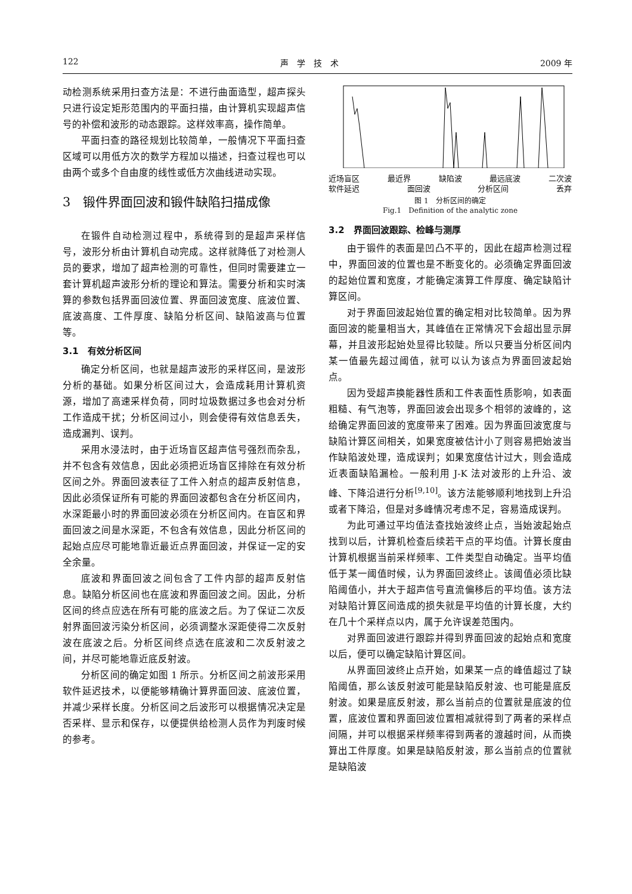122 声　学　技　术 2009 年
动检测系统采用扫查方法是：不进行曲面造型，超声探头只进行设定矩形范围内的平面扫描，由计算机实现超声信号的补偿和波形的动态跟踪。这样效率高，操作简单。
平面扫查的路径规划比较简单，一般情况下平面扫查区域可以用低方次的数学方程加以描述，扫查过程也可以由两个或多个自由度的线性或低方次曲线进动实现。
3　锻件界面回波和锻件缺陷扫描成像
在锻件自动检测过程中，系统得到的是超声采样信号，波形分析由计算机自动完成。这样就降低了对检测人员的要求，增加了超声检测的可靠性，但同时需要建立一套计算机超声波形分析的理论和算法。需要分析和实时演算的参数包括界面回波位置、界面回波宽度、底波位置、底波高度、工件厚度、缺陷分析区间、缺陷波高与位置等。
3.1　有效分析区间
确定分析区间，也就是超声波形的采样区间，是波形分析的基础。如果分析区间过大，会造成耗用计算机资源，增加了高速采样负荷，同时垃圾数据过多也会对分析工作造成干扰；分析区间过小，则会使得有效信息丢失，造成漏判、误判。
采用水浸法时，由于近场盲区超声信号强烈而杂乱，并不包含有效信息，因此必须把近场盲区排除在有效分析区间之外。界面回波表征了工件入射点的超声反射信息，因此必须保证所有可能的界面回波都包含在分析区间内，水深距最小时的界面回波必须在分析区间内。在盲区和界面回波之间是水深距，不包含有效信息，因此分析区间的起始点应尽可能地靠近最近点界面回波，并保证一定的安全余量。
底波和界面回波之间包含了工件内部的超声反射信息。缺陷分析区间也在底波和界面回波之间。因此，分析区间的终点应选在所有可能的底波之后。为了保证二次反射界面回波污染分析区间，必须调整水深距使得二次反射波在底波之后。分析区间终点选在底波和二次反射波之间，并尽可能地靠近底反射波。
分析区间的确定如图 1 所示。分析区间之前波形采用软件延迟技术，以便能够精确计算界面回波、底波位置，并减少采样长度。分析区间之后波形可以根据情况决定是否采样、显示和保存，以便提供给检测人员作为判废时候的参考。
近场盲区 最近界 缺陷波 最远底波 二次波
软件延迟 面回波 分析区间 丢弃
图 1　分析区间的确定
Fig.1　Definition of the analytic zone
3.2　界面回波跟踪、检峰与测厚
由于锻件的表面是凹凸不平的，因此在超声检测过程中，界面回波的位置也是不断变化的。必须确定界面回波的起始位置和宽度，才能确定演算工件厚度、确定缺陷计算区间。
对于界面回波起始位置的确定相对比较简单。因为界面回波的能量相当大，其峰值在正常情况下会超出显示屏幕，并且波形起始处显得比较陡。所以只要当分析区间内某一值最先超过阈值，就可以认为该点为界面回波起始点。
因为受超声换能器性质和工件表面性质影响，如表面粗糙、有气泡等，界面回波会出现多个相邻的波峰的，这给确定界面回波的宽度带来了困难。因为界面回波宽度与缺陷计算区间相关，如果宽度被估计小了则容易把始波当作缺陷波处理，造成误判；如果宽度估计过大，则会造成近表面缺陷漏检。一般利用 J-K 法对波形的上升沿、波峰、下降沿进行分析<sup>[9,10]</sup>。该方法能够顺利地找到上升沿或者下降沿，但是对多峰情况考虑不足，容易造成误判。
为此可通过平均值法查找始波终止点，当始波起始点找到以后，计算机检查后续若干点的平均值。计算长度由计算机根据当前采样频率、工件类型自动确定。当平均值低于某一阈值时候，认为界面回波终止。该阈值必须比缺陷阈值小，并大于超声信号直流偏移后的平均值。该方法对缺陷计算区间造成的损失就是平均值的计算长度，大约在几十个采样点以内，属于允许误差范围内。
对界面回波进行跟踪并得到界面回波的起始点和宽度以后，便可以确定缺陷计算区间。
从界面回波终止点开始，如果某一点的峰值超过了缺陷阈值，那么该反射波可能是缺陷反射波、也可能是底反射波。如果是底反射波，那么当前点的位置就是底波的位置，底波位置和界面回波位置相减就得到了两者的采样点间隔，并可以根据采样频率得到两者的渡越时间，从而换算出工件厚度。如果是缺陷反射波，那么当前点的位置就是缺陷波